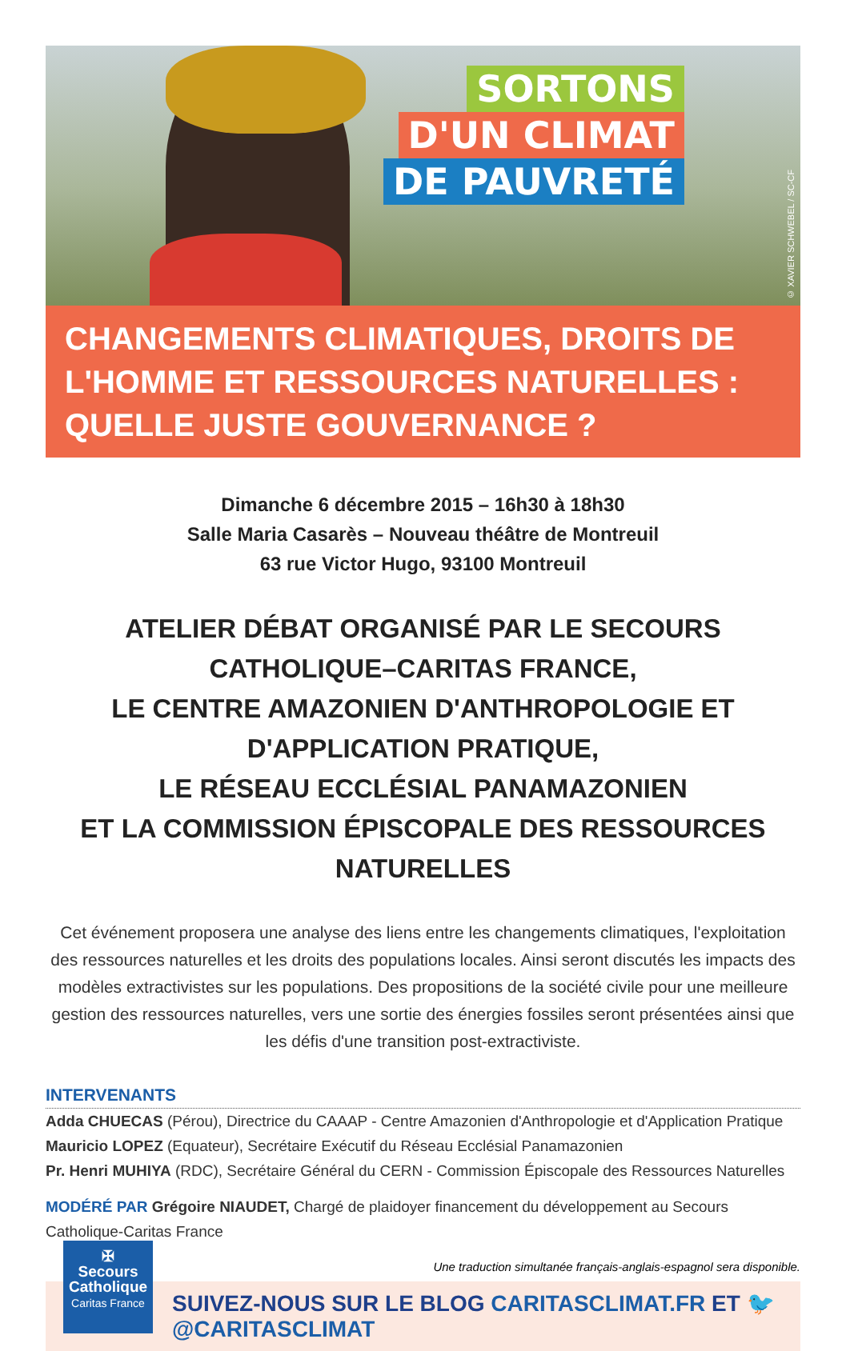SORTONS
D'UN CLIMAT
DE PAUVRETÉ
© XAVIER SCHWEBEL / SC-CF
CHANGEMENTS CLIMATIQUES, DROITS DE L'HOMME ET RESSOURCES NATURELLES : QUELLE JUSTE GOUVERNANCE ?
Dimanche 6 décembre 2015 – 16h30 à 18h30
Salle Maria Casarès – Nouveau théâtre de Montreuil
63 rue Victor Hugo, 93100 Montreuil
ATELIER DÉBAT ORGANISÉ PAR LE SECOURS CATHOLIQUE–CARITAS FRANCE,
LE CENTRE AMAZONIEN D'ANTHROPOLOGIE ET D'APPLICATION PRATIQUE,
LE RÉSEAU ECCLÉSIAL PANAMAZONIEN
ET LA COMMISSION ÉPISCOPALE DES RESSOURCES NATURELLES
Cet événement proposera une analyse des liens entre les changements climatiques, l'exploitation des ressources naturelles et les droits des populations locales. Ainsi seront discutés les impacts des modèles extractivistes sur les populations. Des propositions de la société civile pour une meilleure gestion des ressources naturelles, vers une sortie des énergies fossiles seront présentées ainsi que les défis d'une transition post-extractiviste.
INTERVENANTS
Adda CHUECAS (Pérou), Directrice du CAAAP - Centre Amazonien d'Anthropologie et d'Application Pratique
Mauricio LOPEZ (Equateur), Secrétaire Exécutif du Réseau Ecclésial Panamazonien
Pr. Henri MUHIYA (RDC), Secrétaire Général du CERN - Commission Épiscopale des Ressources Naturelles
MODÉRÉ PAR Grégoire NIAUDET, Chargé de plaidoyer financement du développement au Secours Catholique-Caritas France
Une traduction simultanée français-anglais-espagnol sera disponible.
✠
Secours
Catholique
Caritas France
SUIVEZ-NOUS SUR LE BLOG CARITASCLIMAT.FR ET 🐦 @CARITASCLIMAT